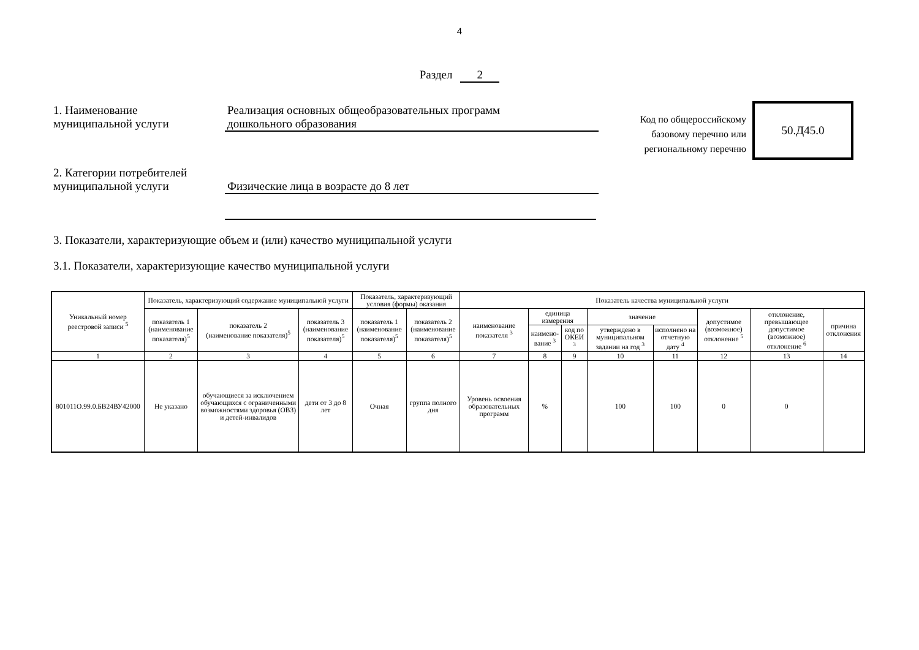4
Раздел 2
1. Наименование
муниципальной услуги
Реализация основных общеобразовательных программ
дошкольного образования
Код по общероссийскому базовому перечню или региональному перечню
50.Д45.0
2. Категории потребителей
муниципальной услуги
Физические лица в возрасте до 8 лет
3. Показатели, характеризующие объем и (или) качество муниципальной услуги
3.1. Показатели, характеризующие качество муниципальной услуги
| Уникальный номер реестровой записи <sup>5</sup> | Показатель, характеризующий содержание муниципальной услуги | | | Показатель, характеризующий условия (формы) оказания | | Показатель качества муниципальной услуги | | | | | | | |
| --- | --- | --- | --- | --- | --- | --- | --- | --- | --- | --- | --- | --- | --- |
| | показатель 1 (наименование показателя)<sup>5</sup> | показатель 2 (наименование показателя)<sup>5</sup> | показатель 3 (наименование показателя)<sup>5</sup> | показатель 1 (наименование показателя)<sup>5</sup> | показатель 2 (наименование показателя)<sup>5</sup> | наименование показателя <sup>3</sup> | единица измерения | | значение | | допустимое (возможное) отклонение <sup>5</sup> | отклонение, превышающее допустимое (возможное) отклонение <sup>6</sup> | причина отклонения |
| | | | | | | | наимено-вание <sup>3</sup> | код по ОКЕИ <sup>3</sup> | утверждено в муниципальном задании на год <sup>3</sup> | исполнено на отчетную дату <sup>4</sup> | | | |
| 1 | 2 | 3 | 4 | 5 | 6 | 7 | 8 | 9 | 10 | 11 | 12 | 13 | 14 |
| 801011О.99.0.БВ24ВУ42000 | Не указано | обучающиеся за исключением обучающихся с ограниченными возможностями здоровья (ОВЗ) и детей-инвалидов | дети от 3 до 8 лет | Очная | группа полного дня | Уровень освоения образовательных программ | % | | 100 | 100 | 0 | 0 | |